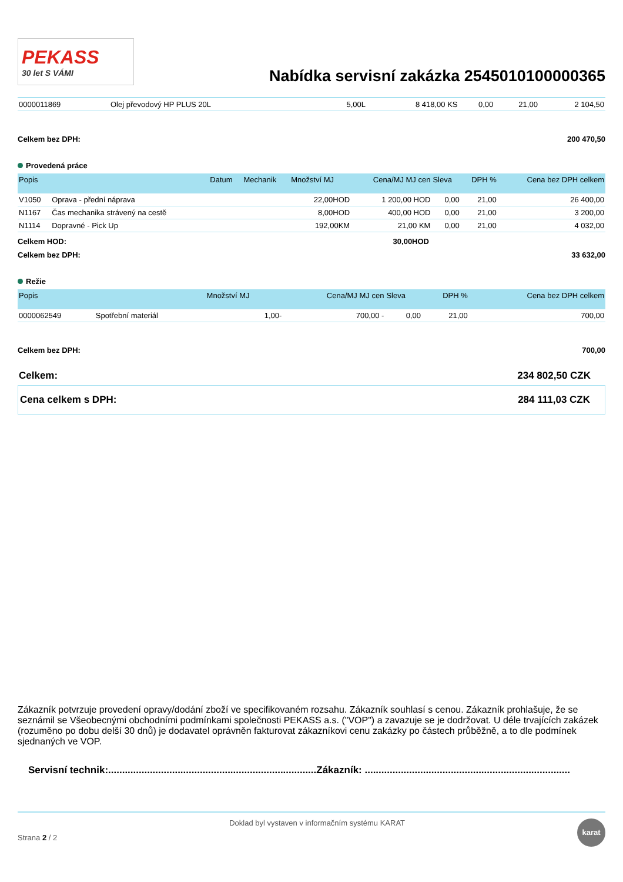PEKASS
30 let S VÁMI
Nabídka servisní zakázka 2545010100000365
| 0000011869 | Olej převodový HP PLUS 20L | 5,00L | 8 418,00 KS | 0,00 | 21,00 | 2 104,50 |
Celkem bez DPH: 200 470,50
Provedená práce
| Popis | | Datum | Mechanik | Množství MJ | Cena/MJ MJ cen | Sleva | DPH % | Cena bez DPH celkem |
| --- | --- | --- | --- | --- | --- | --- | --- | --- |
| V1050 | Oprava - přední náprava | | | 22,00HOD | 1 200,00 HOD | 0,00 | 21,00 | 26 400,00 |
| N1167 | Čas mechanika strávený na cestě | | | 8,00HOD | 400,00 HOD | 0,00 | 21,00 | 3 200,00 |
| N1114 | Dopravné - Pick Up | | | 192,00KM | 21,00 KM | 0,00 | 21,00 | 4 032,00 |
Celkem HOD: 30,00HOD
Celkem bez DPH: 33 632,00
Režie
| Popis | | Množství MJ | Cena/MJ MJ cen | Sleva | DPH % | Cena bez DPH celkem |
| --- | --- | --- | --- | --- | --- | --- |
| 0000062549 | Spotřební materiál | 1,00- | 700,00 - | 0,00 | 21,00 | 700,00 |
Celkem bez DPH: 700,00
Celkem: 234 802,50 CZK
Cena celkem s DPH: 284 111,03 CZK
Zákazník potvrzuje provedení opravy/dodání zboží ve specifikovaném rozsahu. Zákazník souhlasí s cenou. Zákazník prohlašuje, že se seznámil se Všeobecnými obchodními podmínkami společnosti PEKASS a.s. ("VOP") a zavazuje se je dodržovat. U déle trvajících zakázek (rozuměno po dobu delší 30 dnů) je dodavatel oprávněn fakturovat zákazníkovi cenu zakázky po částech průběžně, a to dle podmínek sjednaných ve VOP.
Servisní technik:...........................................................................Zákazník: ..........................................................................
Strana 2 / 2 Doklad byl vystaven v informačním systému KARAT karat